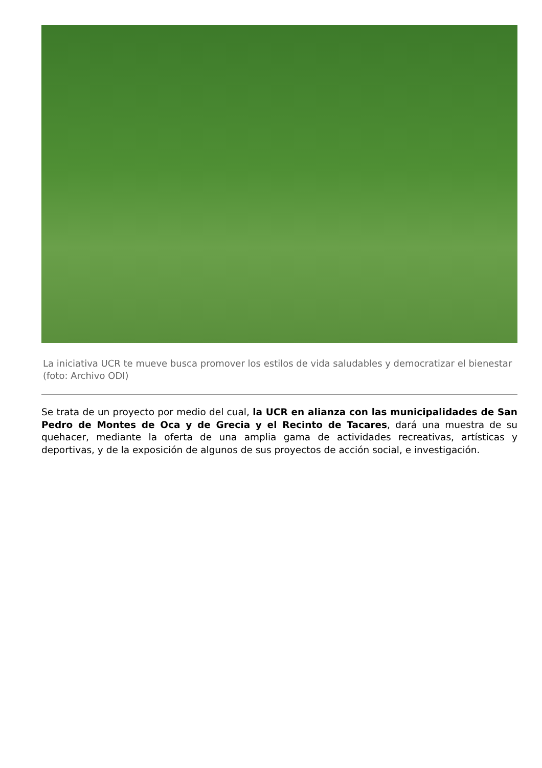La iniciativa UCR te mueve busca promover los estilos de vida saludables y democratizar el bienestar (foto: Archivo ODI)
Se trata de un proyecto por medio del cual, la UCR en alianza con las municipalidades de San Pedro de Montes de Oca y de Grecia y el Recinto de Tacares, dará una muestra de su quehacer, mediante la oferta de una amplia gama de actividades recreativas, artísticas y deportivas, y de la exposición de algunos de sus proyectos de acción social, e investigación.